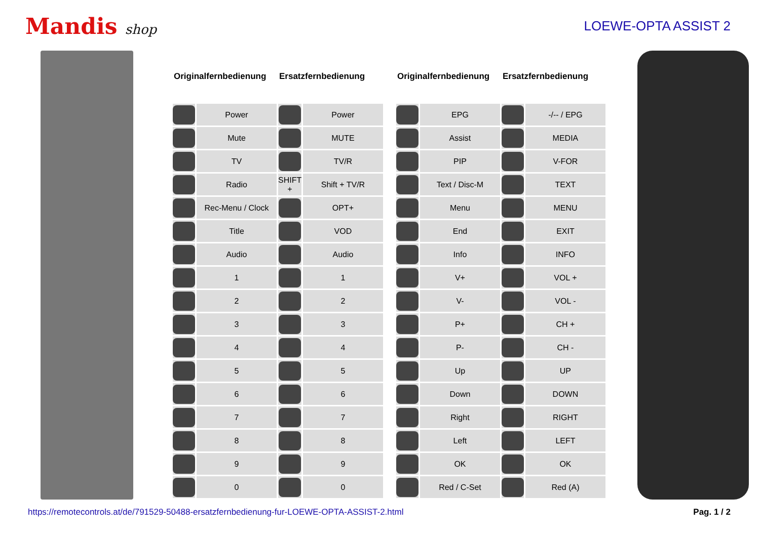Mandis shop LOEWE-OPTA ASSIST 2
| Originalfernbedienung | | Ersatzfernbedienung | |
| --- | --- | --- | --- |
| | Power | | Power |
| | Mute | | MUTE |
| | TV | | TV/R |
| | Radio | SHIFT + | Shift + TV/R |
| | Rec-Menu / Clock | | OPT+ |
| | Title | | VOD |
| | Audio | | Audio |
| | 1 | | 1 |
| | 2 | | 2 |
| | 3 | | 3 |
| | 4 | | 4 |
| | 5 | | 5 |
| | 6 | | 6 |
| | 7 | | 7 |
| | 8 | | 8 |
| | 9 | | 9 |
| | 0 | | 0 |
| Originalfernbedienung | | Ersatzfernbedienung | |
| --- | --- | --- | --- |
| | EPG | | -/-- / EPG |
| | Assist | | MEDIA |
| | PIP | | V-FOR |
| | Text / Disc-M | | TEXT |
| | Menu | | MENU |
| | End | | EXIT |
| | Info | | INFO |
| | V+ | | VOL + |
| | V- | | VOL - |
| | P+ | | CH + |
| | P- | | CH - |
| | Up | | UP |
| | Down | | DOWN |
| | Right | | RIGHT |
| | Left | | LEFT |
| | OK | | OK |
| | Red / C-Set | | Red (A) |
https://remotecontrols.at/de/791529-50488-ersatzfernbedienung-fur-LOEWE-OPTA-ASSIST-2.html Pag. 1 / 2